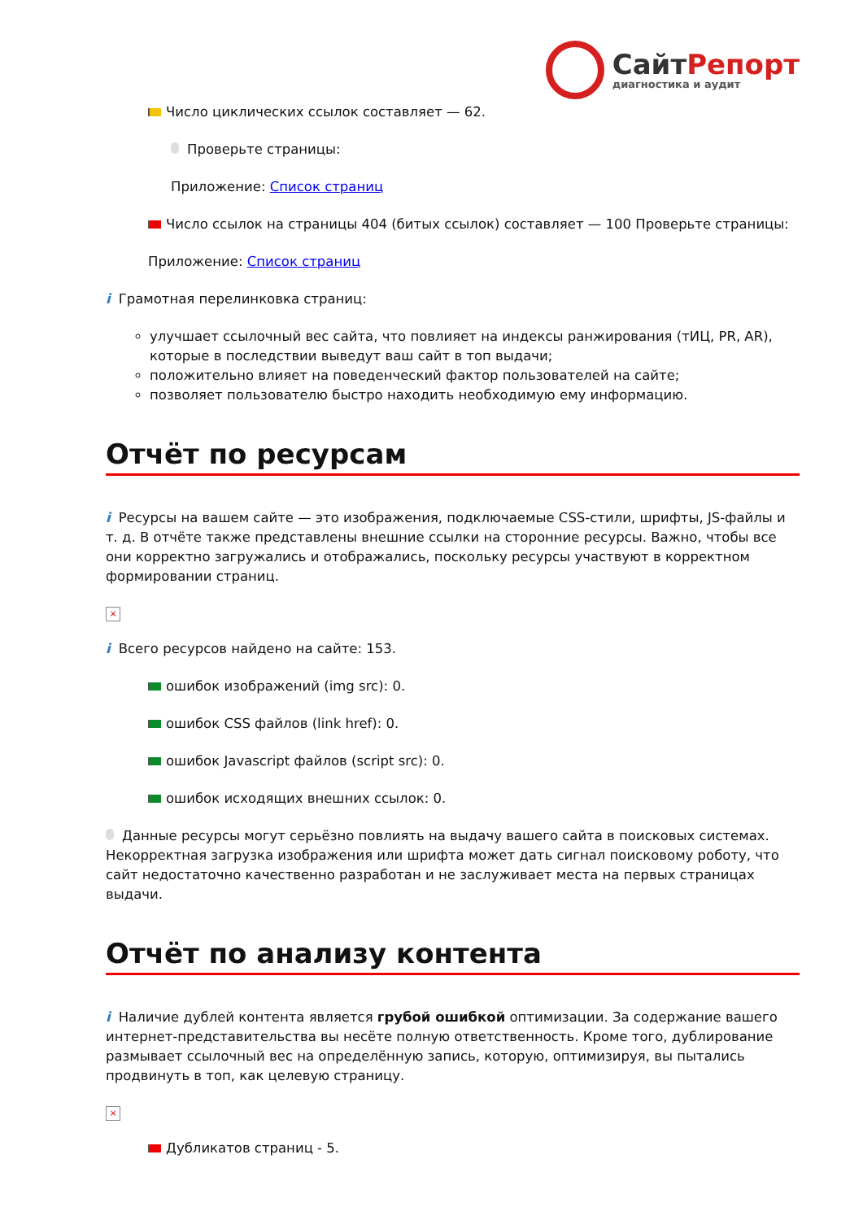СайтРепорт
диагностика и аудит
Число циклических ссылок составляет — 62.
Проверьте страницы:
Приложение: Список страниц
Число ссылок на страницы 404 (битых ссылок) составляет — 100 Проверьте страницы:
Приложение: Список страниц
i Грамотная перелинковка страниц:
улучшает ссылочный вес сайта, что повлияет на индексы ранжирования (тИЦ, PR, AR), которые в последствии выведут ваш сайт в топ выдачи;
положительно влияет на поведенческий фактор пользователей на сайте;
позволяет пользователю быстро находить необходимую ему информацию.
Отчёт по ресурсам
i Ресурсы на вашем сайте — это изображения, подключаемые CSS-стили, шрифты, JS-файлы и т. д. В отчёте также представлены внешние ссылки на сторонние ресурсы. Важно, чтобы все они корректно загружались и отображались, поскольку ресурсы участвуют в корректном формировании страниц.
×
i Всего ресурсов найдено на сайте: 153.
ошибок изображений (img src): 0.
ошибок CSS файлов (link href): 0.
ошибок Javascript файлов (script src): 0.
ошибок исходящих внешних ссылок: 0.
Данные ресурсы могут серьёзно повлиять на выдачу вашего сайта в поисковых системах. Некорректная загрузка изображения или шрифта может дать сигнал поисковому роботу, что сайт недостаточно качественно разработан и не заслуживает места на первых страницах выдачи.
Отчёт по анализу контента
i Наличие дублей контента является грубой ошибкой оптимизации. За содержание вашего интернет-представительства вы несёте полную ответственность. Кроме того, дублирование размывает ссылочный вес на определённую запись, которую, оптимизируя, вы пытались продвинуть в топ, как целевую страницу.
×
Дубликатов страниц - 5.